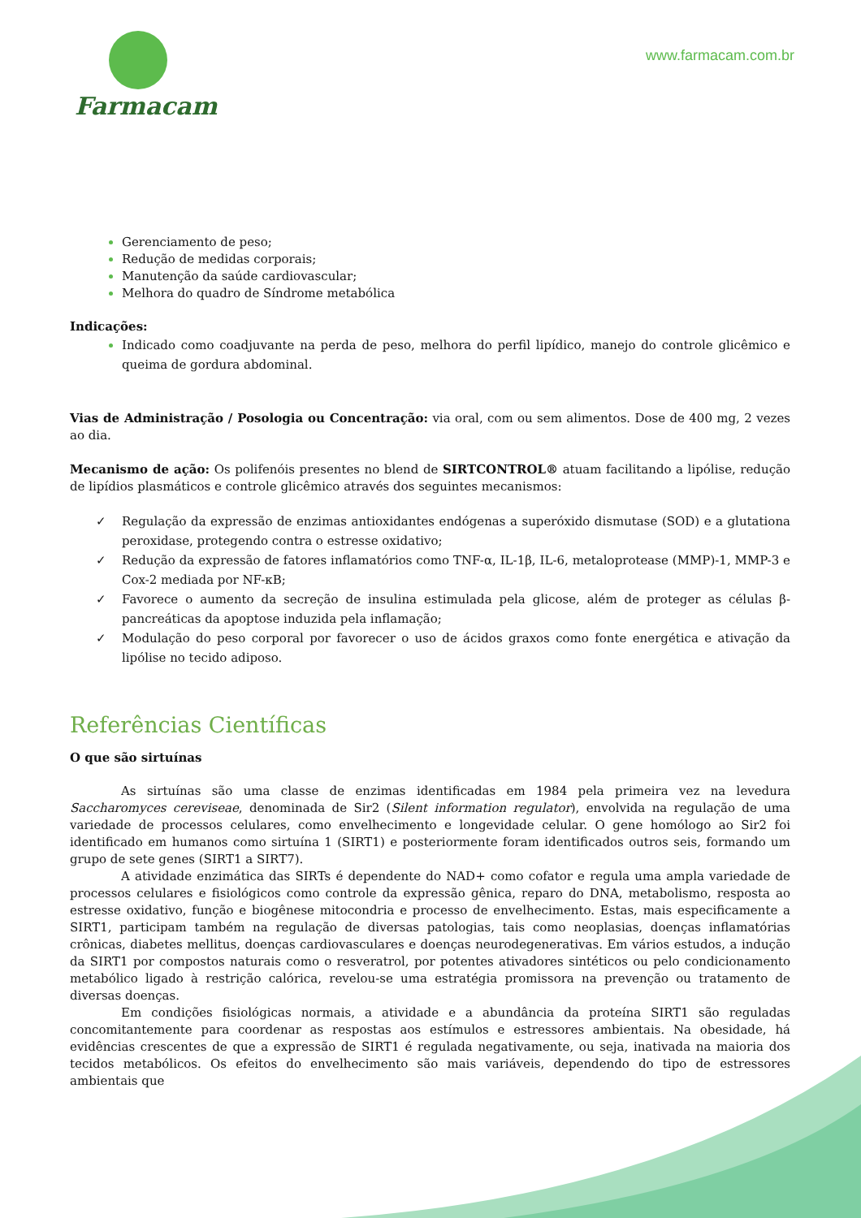Farmacam
www.farmacam.com.br
Gerenciamento de peso;
Redução de medidas corporais;
Manutenção da saúde cardiovascular;
Melhora do quadro de Síndrome metabólica
Indicações:
Indicado como coadjuvante na perda de peso, melhora do perfil lipídico, manejo do controle glicêmico e queima de gordura abdominal.
Vias de Administração / Posologia ou Concentração: via oral, com ou sem alimentos. Dose de 400 mg, 2 vezes ao dia.
Mecanismo de ação: Os polifenóis presentes no blend de SIRTCONTROL® atuam facilitando a lipólise, redução de lipídios plasmáticos e controle glicêmico através dos seguintes mecanismos:
✓ Regulação da expressão de enzimas antioxidantes endógenas a superóxido dismutase (SOD) e a glutationa peroxidase, protegendo contra o estresse oxidativo;
✓ Redução da expressão de fatores inflamatórios como TNF-α, IL-1β, IL-6, metaloprotease (MMP)-1, MMP-3 e Cox-2 mediada por NF-κB;
✓ Favorece o aumento da secreção de insulina estimulada pela glicose, além de proteger as células β-pancreáticas da apoptose induzida pela inflamação;
✓ Modulação do peso corporal por favorecer o uso de ácidos graxos como fonte energética e ativação da lipólise no tecido adiposo.
Referências Científicas
O que são sirtuínas
As sirtuínas são uma classe de enzimas identificadas em 1984 pela primeira vez na levedura Saccharomyces cereviseae, denominada de Sir2 (Silent information regulator), envolvida na regulação de uma variedade de processos celulares, como envelhecimento e longevidade celular. O gene homólogo ao Sir2 foi identificado em humanos como sirtuína 1 (SIRT1) e posteriormente foram identificados outros seis, formando um grupo de sete genes (SIRT1 a SIRT7).
A atividade enzimática das SIRTs é dependente do NAD+ como cofator e regula uma ampla variedade de processos celulares e fisiológicos como controle da expressão gênica, reparo do DNA, metabolismo, resposta ao estresse oxidativo, função e biogênese mitocondria e processo de envelhecimento. Estas, mais especificamente a SIRT1, participam também na regulação de diversas patologias, tais como neoplasias, doenças inflamatórias crônicas, diabetes mellitus, doenças cardiovasculares e doenças neurodegenerativas. Em vários estudos, a indução da SIRT1 por compostos naturais como o resveratrol, por potentes ativadores sintéticos ou pelo condicionamento metabólico ligado à restrição calórica, revelou-se uma estratégia promissora na prevenção ou tratamento de diversas doenças.
Em condições fisiológicas normais, a atividade e a abundância da proteína SIRT1 são reguladas concomitantemente para coordenar as respostas aos estímulos e estressores ambientais. Na obesidade, há evidências crescentes de que a expressão de SIRT1 é regulada negativamente, ou seja, inativada na maioria dos tecidos metabólicos. Os efeitos do envelhecimento são mais variáveis, dependendo do tipo de estressores ambientais que